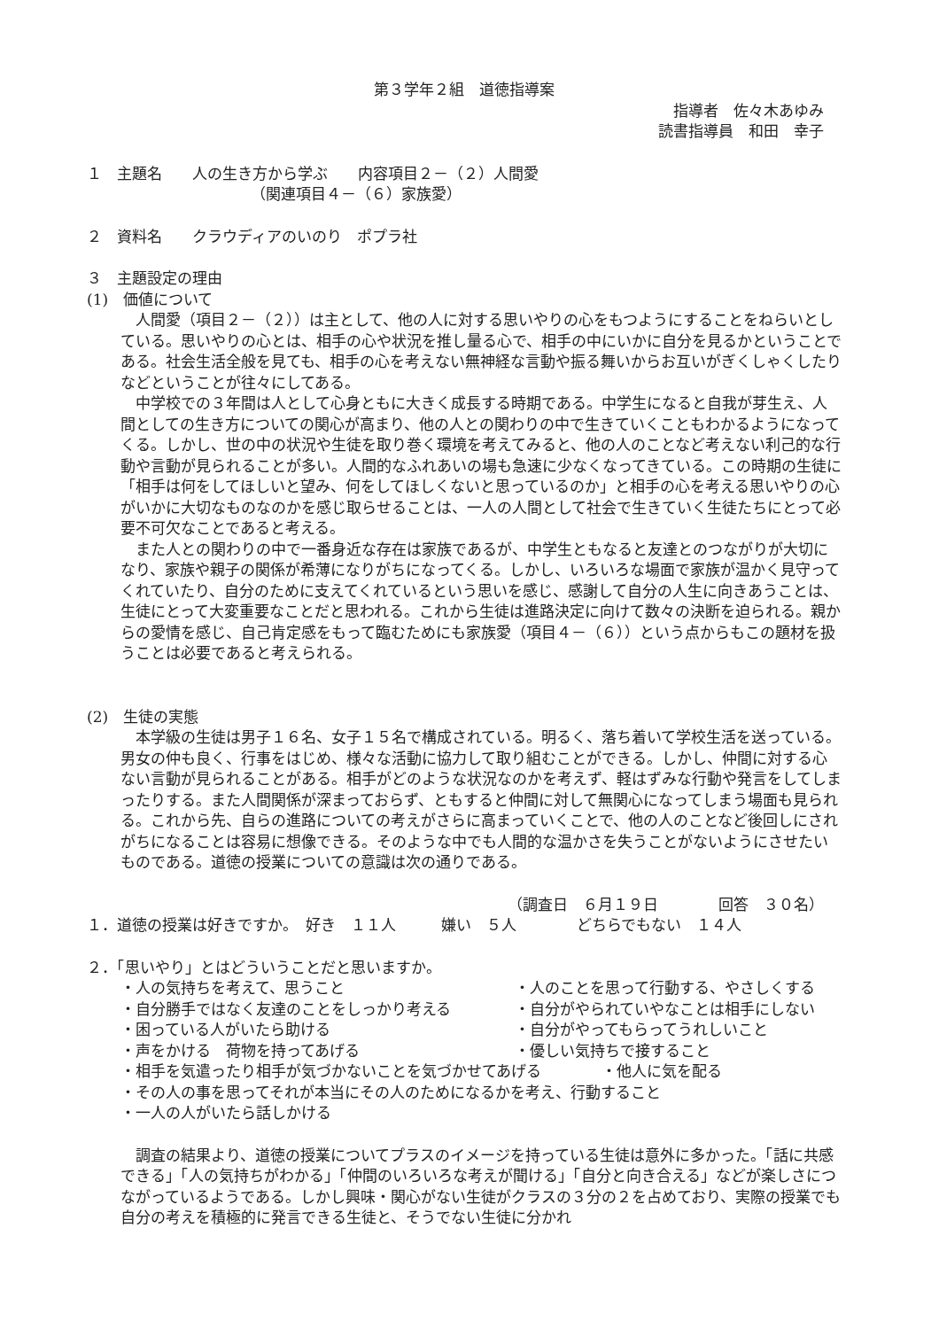第３学年２組　道徳指導案
指導者　佐々木あゆみ
読書指導員　和田　幸子
１　主題名　　人の生き方から学ぶ　　内容項目２－（２）人間愛
（関連項目４－（６）家族愛）
２　資料名　　クラウディアのいのり　ポプラ社
３　主題設定の理由
(1)　価値について
　人間愛（項目２－（２））は主として、他の人に対する思いやりの心をもつようにすることをねらいとしている。思いやりの心とは、相手の心や状況を推し量る心で、相手の中にいかに自分を見るかということである。社会生活全般を見ても、相手の心を考えない無神経な言動や振る舞いからお互いがぎくしゃくしたりなどということが往々にしてある。
　中学校での３年間は人として心身ともに大きく成長する時期である。中学生になると自我が芽生え、人間としての生き方についての関心が高まり、他の人との関わりの中で生きていくこともわかるようになってくる。しかし、世の中の状況や生徒を取り巻く環境を考えてみると、他の人のことなど考えない利己的な行動や言動が見られることが多い。人間的なふれあいの場も急速に少なくなってきている。この時期の生徒に「相手は何をしてほしいと望み、何をしてほしくないと思っているのか」と相手の心を考える思いやりの心がいかに大切なものなのかを感じ取らせることは、一人の人間として社会で生きていく生徒たちにとって必要不可欠なことであると考える。
　また人との関わりの中で一番身近な存在は家族であるが、中学生ともなると友達とのつながりが大切になり、家族や親子の関係が希薄になりがちになってくる。しかし、いろいろな場面で家族が温かく見守ってくれていたり、自分のために支えてくれているという思いを感じ、感謝して自分の人生に向きあうことは、生徒にとって大変重要なことだと思われる。これから生徒は進路決定に向けて数々の決断を迫られる。親からの愛情を感じ、自己肯定感をもって臨むためにも家族愛（項目４－（６））という点からもこの題材を扱うことは必要であると考えられる。
(2)　生徒の実態
　本学級の生徒は男子１６名、女子１５名で構成されている。明るく、落ち着いて学校生活を送っている。男女の仲も良く、行事をはじめ、様々な活動に協力して取り組むことができる。しかし、仲間に対する心ない言動が見られることがある。相手がどのような状況なのかを考えず、軽はずみな行動や発言をしてしまったりする。また人間関係が深まっておらず、ともすると仲間に対して無関心になってしまう場面も見られる。これから先、自らの進路についての考えがさらに高まっていくことで、他の人のことなど後回しにされがちになることは容易に想像できる。そのような中でも人間的な温かさを失うことがないようにさせたいものである。道徳の授業についての意識は次の通りである。
（調査日　６月１９日　　　　回答　３０名）
１．道徳の授業は好きですか。　好き　１１人　　　嫌い　５人　　　　どちらでもない　１４人
２．「思いやり」とはどういうことだと思いますか。
・人の気持ちを考えて、思うこと
・人のことを思って行動する、やさしくする
・自分勝手ではなく友達のことをしっかり考える
・自分がやられていやなことは相手にしない
・困っている人がいたら助ける
・自分がやってもらってうれしいこと
・声をかける　荷物を持ってあげる
・優しい気持ちで接すること
・相手を気遣ったり相手が気づかないことを気づかせてあげる　　　　・他人に気を配る
・その人の事を思ってそれが本当にその人のためになるかを考え、行動すること
・一人の人がいたら話しかける
　調査の結果より、道徳の授業についてプラスのイメージを持っている生徒は意外に多かった。「話に共感できる」「人の気持ちがわかる」「仲間のいろいろな考えが聞ける」「自分と向き合える」などが楽しさにつながっているようである。しかし興味・関心がない生徒がクラスの３分の２を占めており、実際の授業でも自分の考えを積極的に発言できる生徒と、そうでない生徒に分かれ